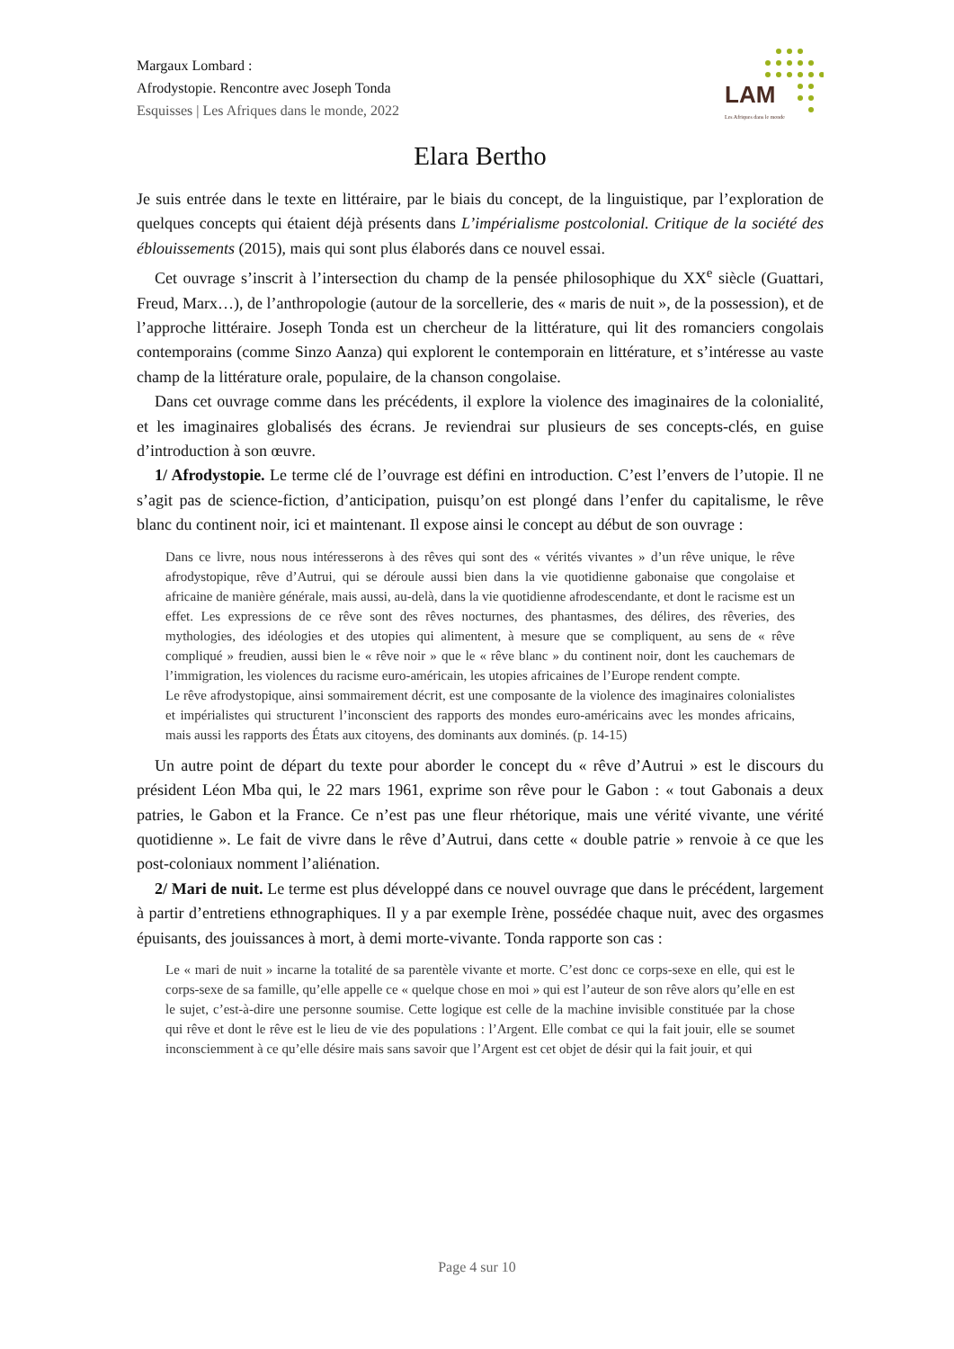Margaux Lombard :
Afrodystopie. Rencontre avec Joseph Tonda
Esquisses | Les Afriques dans le monde, 2022
LAM
Les Afriques dans le monde
Elara Bertho
Je suis entrée dans le texte en littéraire, par le biais du concept, de la linguistique, par l’exploration de quelques concepts qui étaient déjà présents dans L’impérialisme postcolonial. Critique de la société des éblouissements (2015), mais qui sont plus élaborés dans ce nouvel essai.
Cet ouvrage s’inscrit à l’intersection du champ de la pensée philosophique du XX<sup>e</sup> siècle (Guattari, Freud, Marx…), de l’anthropologie (autour de la sorcellerie, des « maris de nuit », de la possession), et de l’approche littéraire. Joseph Tonda est un chercheur de la littérature, qui lit des romanciers congolais contemporains (comme Sinzo Aanza) qui explorent le contemporain en littérature, et s’intéresse au vaste champ de la littérature orale, populaire, de la chanson congolaise.
Dans cet ouvrage comme dans les précédents, il explore la violence des imaginaires de la colonialité, et les imaginaires globalisés des écrans. Je reviendrai sur plusieurs de ses concepts-clés, en guise d’introduction à son œuvre.
1/ Afrodystopie. Le terme clé de l’ouvrage est défini en introduction. C’est l’envers de l’utopie. Il ne s’agit pas de science-fiction, d’anticipation, puisqu’on est plongé dans l’enfer du capitalisme, le rêve blanc du continent noir, ici et maintenant. Il expose ainsi le concept au début de son ouvrage :
Dans ce livre, nous nous intéresserons à des rêves qui sont des « vérités vivantes » d’un rêve unique, le rêve afrodystopique, rêve d’Autrui, qui se déroule aussi bien dans la vie quotidienne gabonaise que congolaise et africaine de manière générale, mais aussi, au-delà, dans la vie quotidienne afrodescendante, et dont le racisme est un effet. Les expressions de ce rêve sont des rêves nocturnes, des phantasmes, des délires, des rêveries, des mythologies, des idéologies et des utopies qui alimentent, à mesure que se compliquent, au sens de « rêve compliqué » freudien, aussi bien le « rêve noir » que le « rêve blanc » du continent noir, dont les cauchemars de l’immigration, les violences du racisme euro-américain, les utopies africaines de l’Europe rendent compte.
Le rêve afrodystopique, ainsi sommairement décrit, est une composante de la violence des imaginaires colonialistes et impérialistes qui structurent l’inconscient des rapports des mondes euro-américains avec les mondes africains, mais aussi les rapports des États aux citoyens, des dominants aux dominés. (p. 14-15)
Un autre point de départ du texte pour aborder le concept du « rêve d’Autrui » est le discours du président Léon Mba qui, le 22 mars 1961, exprime son rêve pour le Gabon : « tout Gabonais a deux patries, le Gabon et la France. Ce n’est pas une fleur rhétorique, mais une vérité vivante, une vérité quotidienne ». Le fait de vivre dans le rêve d’Autrui, dans cette « double patrie » renvoie à ce que les post-coloniaux nomment l’aliénation.
2/ Mari de nuit. Le terme est plus développé dans ce nouvel ouvrage que dans le précédent, largement à partir d’entretiens ethnographiques. Il y a par exemple Irène, possédée chaque nuit, avec des orgasmes épuisants, des jouissances à mort, à demi morte-vivante. Tonda rapporte son cas :
Le « mari de nuit » incarne la totalité de sa parentèle vivante et morte. C’est donc ce corps-sexe en elle, qui est le corps-sexe de sa famille, qu’elle appelle ce « quelque chose en moi » qui est l’auteur de son rêve alors qu’elle en est le sujet, c’est-à-dire une personne soumise. Cette logique est celle de la machine invisible constituée par la chose qui rêve et dont le rêve est le lieu de vie des populations : l’Argent. Elle combat ce qui la fait jouir, elle se soumet inconsciemment à ce qu’elle désire mais sans savoir que l’Argent est cet objet de désir qui la fait jouir, et qui
Page 4 sur 10